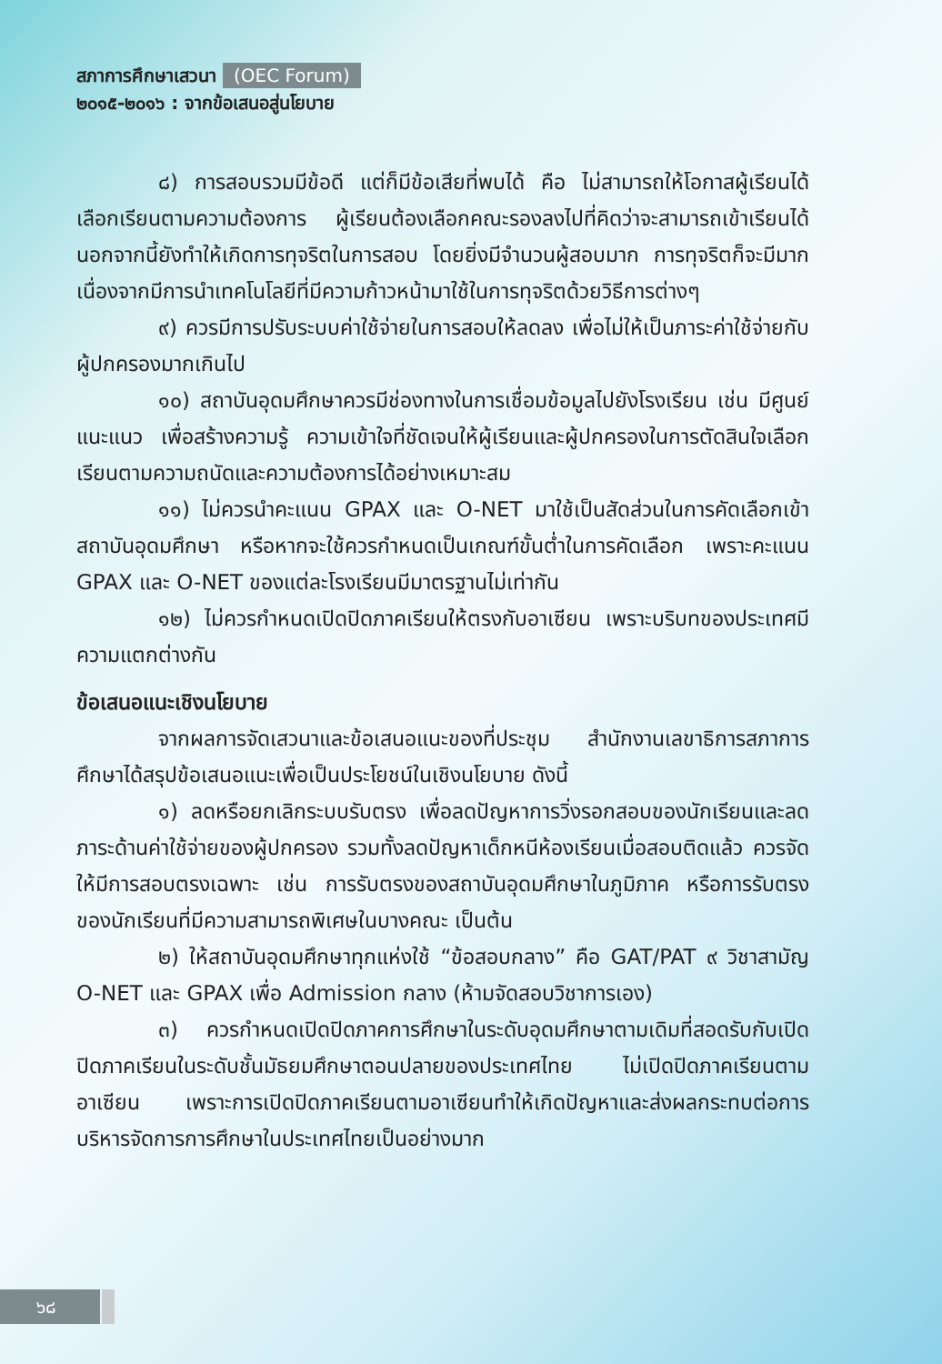สภาการศึกษาเสวนา (OEC Forum)
๒๐๑๕-๒๐๑๖ : จากข้อเสนอสู่นโยบาย
๘) การสอบรวมมีข้อดี แต่ก็มีข้อเสียที่พบได้ คือ ไม่สามารถให้โอกาสผู้เรียนได้เลือกเรียนตามความต้องการ ผู้เรียนต้องเลือกคณะรองลงไปที่คิดว่าจะสามารถเข้าเรียนได้ นอกจากนี้ยังทำให้เกิดการทุจริตในการสอบ โดยยิ่งมีจำนวนผู้สอบมาก การทุจริตก็จะมีมาก เนื่องจากมีการนำเทคโนโลยีที่มีความก้าวหน้ามาใช้ในการทุจริตด้วยวิธีการต่างๆ
๙) ควรมีการปรับระบบค่าใช้จ่ายในการสอบให้ลดลง เพื่อไม่ให้เป็นภาระค่าใช้จ่ายกับผู้ปกครองมากเกินไป
๑๐) สถาบันอุดมศึกษาควรมีช่องทางในการเชื่อมข้อมูลไปยังโรงเรียน เช่น มีศูนย์แนะแนว เพื่อสร้างความรู้ ความเข้าใจที่ชัดเจนให้ผู้เรียนและผู้ปกครองในการตัดสินใจเลือกเรียนตามความถนัดและความต้องการได้อย่างเหมาะสม
๑๑) ไม่ควรนำคะแนน GPAX และ O-NET มาใช้เป็นสัดส่วนในการคัดเลือกเข้าสถาบันอุดมศึกษา หรือหากจะใช้ควรกำหนดเป็นเกณฑ์ขั้นต่ำในการคัดเลือก เพราะคะแนน GPAX และ O-NET ของแต่ละโรงเรียนมีมาตรฐานไม่เท่ากัน
๑๒) ไม่ควรกำหนดเปิดปิดภาคเรียนให้ตรงกับอาเซียน เพราะบริบทของประเทศมีความแตกต่างกัน
ข้อเสนอแนะเชิงนโยบาย
จากผลการจัดเสวนาและข้อเสนอแนะของที่ประชุม สำนักงานเลขาธิการสภาการศึกษาได้สรุปข้อเสนอแนะเพื่อเป็นประโยชน์ในเชิงนโยบาย ดังนี้
๑) ลดหรือยกเลิกระบบรับตรง เพื่อลดปัญหาการวิ่งรอกสอบของนักเรียนและลดภาระด้านค่าใช้จ่ายของผู้ปกครอง รวมทั้งลดปัญหาเด็กหนีห้องเรียนเมื่อสอบติดแล้ว ควรจัดให้มีการสอบตรงเฉพาะ เช่น การรับตรงของสถาบันอุดมศึกษาในภูมิภาค หรือการรับตรงของนักเรียนที่มีความสามารถพิเศษในบางคณะ เป็นต้น
๒) ให้สถาบันอุดมศึกษาทุกแห่งใช้ “ข้อสอบกลาง” คือ GAT/PAT ๙ วิชาสามัญ O-NET และ GPAX เพื่อ Admission กลาง (ห้ามจัดสอบวิชาการเอง)
๓) ควรกำหนดเปิดปิดภาคการศึกษาในระดับอุดมศึกษาตามเดิมที่สอดรับกับเปิดปิดภาคเรียนในระดับชั้นมัธยมศึกษาตอนปลายของประเทศไทย ไม่เปิดปิดภาคเรียนตามอาเซียน เพราะการเปิดปิดภาคเรียนตามอาเซียนทำให้เกิดปัญหาและส่งผลกระทบต่อการบริหารจัดการการศึกษาในประเทศไทยเป็นอย่างมาก
๖๘